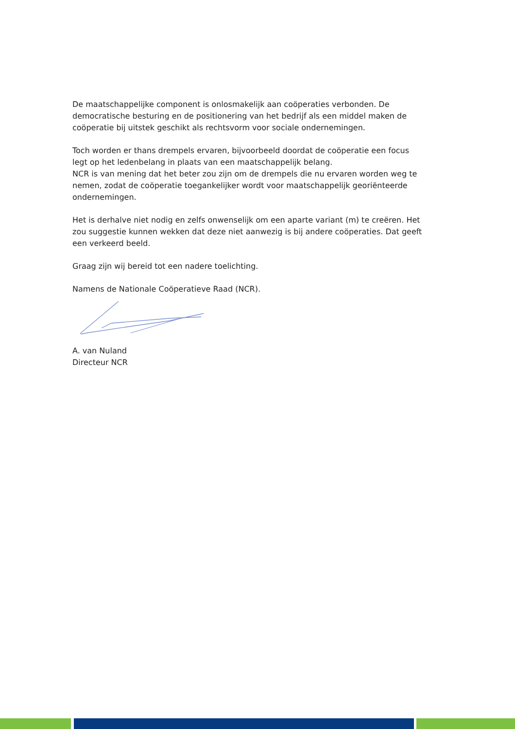De maatschappelijke component is onlosmakelijk aan coöperaties verbonden. De democratische besturing en de positionering van het bedrijf als een middel maken de coöperatie bij uitstek geschikt als rechtsvorm voor sociale ondernemingen.
Toch worden er thans drempels ervaren, bijvoorbeeld doordat de coöperatie een focus legt op het ledenbelang in plaats van een maatschappelijk belang.
NCR is van mening dat het beter zou zijn om de drempels die nu ervaren worden weg te nemen, zodat de coöperatie toegankelijker wordt voor maatschappelijk georiënteerde ondernemingen.
Het is derhalve niet nodig en zelfs onwenselijk om een aparte variant (m) te creëren. Het zou suggestie kunnen wekken dat deze niet aanwezig is bij andere coöperaties. Dat geeft een verkeerd beeld.
Graag zijn wij bereid tot een nadere toelichting.
Namens de Nationale Coöperatieve Raad (NCR).
A. van Nuland
Directeur NCR